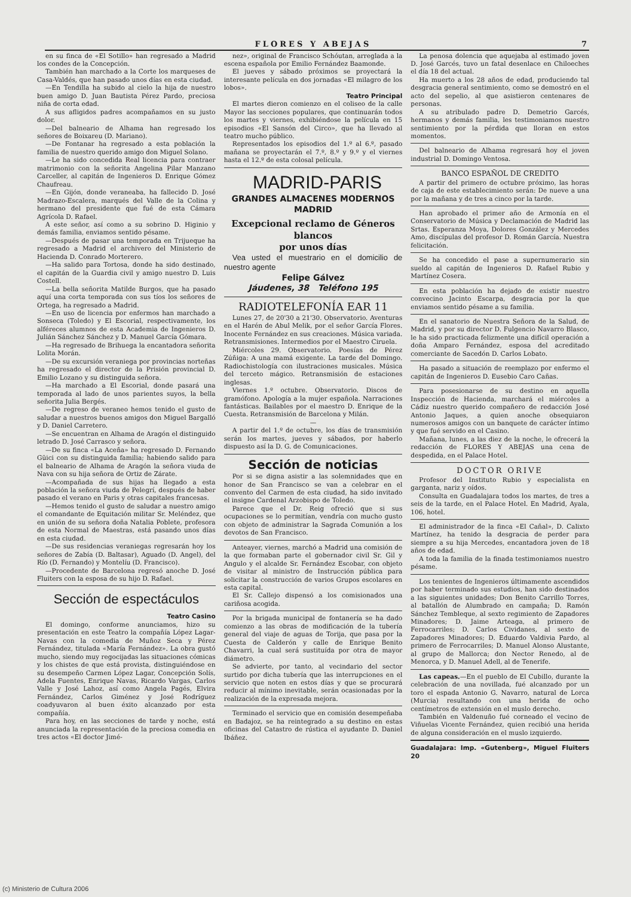FLORES Y ABEJAS 7
en su finca de «El Sotillo» han regresado a Madrid los condes de la Concepción.
También han marchado a la Corte los marqueses de Casa-Valdés, que han pasado unos días en esta ciudad.
—En Tendilla ha subido al cielo la hija de nuestro buen amigo D. Juan Bautista Pérez Pardo, preciosa niña de corta edad.
A sus afligidos padres acompañamos en su justo dolor.
—Del balneario de Alhama han regresado los señores de Boixareu (D. Mariano).
—De Fontanar ha regresado a esta población la familia de nuestro querido amigo don Miguel Solano.
—Le ha sido concedida Real licencia para contraer matrimonio con la señorita Angelina Pilar Manzano Carceller, al capitán de Ingenieros D. Enrique Gómez Chaufreau.
—En Gijón, donde veraneaba, ha fallecido D. José Madrazo-Escalera, marqués del Valle de la Colina y hermano del presidente que fué de esta Cámara Agrícola D. Rafael.
A este señor, así como a su sobrino D. Higinio y demás familia, enviamos sentido pésame.
—Después de pasar una temporada en Trijueque ha regresado a Madrid el archivero del Ministerio de Hacienda D. Conrado Morterero.
—Ha salido para Tortosa, donde ha sido destinado, el capitán de la Guardia civil y amigo nuestro D. Luis Costell.
—La bella señorita Matilde Burgos, que ha pasado aquí una corta temporada con sus tíos los señores de Ortega, ha regresado a Madrid.
—En uso de licencia por enfermos han marchado a Sonseca (Toledo) y El Escorial, respectivamente, los alféreces alumnos de esta Academia de Ingenieros D. Julián Sánchez Sánchez y D. Manuel García Gómara.
—Ha regresado de Brihuega la encantadora señorita Lolita Morán.
—De su excursión veraniega por provincias norteñas ha regresado el director de la Prisión provincial D. Emilio Lozano y su distinguida señora.
—Ha marchado a El Escorial, donde pasará una temporada al lado de unos parientes suyos, la bella señorita Julia Bergés.
—De regreso de veraneo hemos tenido el gusto de saludar a nuestros buenos amigos don Miguel Bargalló y D. Daniel Carretero.
—Se encuentran en Alhama de Aragón el distinguido letrado D. José Carrasco y señora.
—De su finca «La Aceña» ha regresado D. Fernando Güici con su distinguida familia; habiendo salido para el balneario de Alhama de Aragón la señora viuda de Nava con su hija señora de Ortiz de Zárate.
—Acompañada de sus hijas ha llegado a esta población la señora viuda de Pelegrí, después de haber pasado el verano en Paris y otras capitales francesas.
—Hemos tenido el gusto de saludar a nuestro amigo el comandante de Equitación militar Sr. Meléndez, que en unión de su señora doña Natalia Poblete, profesora de esta Normal de Maestras, está pasando unos días en esta ciudad.
—De sus residencias veraniegas regresarán hoy los señores de Zabía (D. Baltasar), Aguado (D. Angel), del Río (D. Fernando) y Montelíu (D. Francisco).
—Procedente de Barcelona regresó anoche D. José Fluiters con la esposa de su hijo D. Rafael.
Sección de espectáculos
Teatro Casino
El domingo, conforme anunciamos, hizo su presentación en este Teatro la compañía López Lagar-Navas con la comedia de Muñoz Seca y Pérez Fernández, titulada «María Fernández». La obra gustó mucho, siendo muy regocijadas las situaciones cómicas y los chistes de que está provista, distinguiéndose en su desempeño Carmen López Lagar, Concepción Solís, Adela Fuentes, Enrique Navas, Ricardo Vargas, Carlos Valle y José Lahoz, así como Angela Pagés, Elvira Fernández, Carlos Giménez y José Rodríguez coadyuvaron al buen éxito alcanzado por esta compañía.
Para hoy, en las secciones de tarde y noche, está anunciada la representación de la preciosa comedia en tres actos «El doctor Jimé-
nez», original de Francisco Schóutan, arreglada a la escena española por Emilio Fernández Baamonde.
El jueves y sábado próximos se proyectará la interesante película en dos jornadas «El milagro de los lobos».
Teatro Principal
El martes dieron comienzo en el coliseo de la calle Mayor las secciones populares, que continuarán todos los martes y viernes, exhibiéndose la película en 15 episodios «El Sansón del Circo», que ha llevado al teatro mucho público.
Representados los episodios del 1.º al 6.º, pasado mañana se proyectarán el 7.º, 8.º y 9.º y el viernes hasta el 12.º de esta colosal película.
MADRID-PARIS
GRANDES ALMACENES MODERNOS
MADRID
Excepcional reclamo de Géneros blancos
por unos días
Vea usted el muestrario en el domicilio de nuestro agente
Felipe Gálvez
Jáudenes, 38 Teléfono 195
RADIOTELEFONÍA EAR 11
Lunes 27, de 20'30 a 21'30. Observatorio. Aventuras en el Harén de Abul Melik, por el señor García Flores. Inocente Fernández en sus creaciones. Música variada. Retransmisiones. Intermedios por el Maestro Ciruela.
Miércoles 29. Observatorio. Poesías de Pérez Zúñiga: A una mamá exigente. La tarde del Domingo. Radiochistología con ilustraciones musicales. Música del terceto mágico. Retransmisión de estaciones inglesas.
Viernes 1.º octubre. Observatorio. Discos de gramófono. Apología a la mujer española. Narraciones fantásticas. Bailables por el maestro D. Enrique de la Cuesta. Retransmisión de Barcelona y Milán.
—
A partir del 1.º de octubre, los días de transmisión serán los martes, jueves y sábados, por haberlo dispuesto así la D. G. de Comunicaciones.
Sección de noticias
Por si se digna asistir a las solemnidades que en honor de San Francisco se van a celebrar en el convento del Carmen de esta ciudad, ha sido invitado el insigne Cardenal Arzobispo de Toledo.
Parece que el Dr. Reig ofreció que si sus ocupaciones se lo permitían, vendría con mucho gusto con objeto de administrar la Sagrada Comunión a los devotos de San Francisco.
Anteayer, viernes, marchó a Madrid una comisión de la que formaban parte el gobernador civil Sr. Gil y Angulo y el alcalde Sr. Fernández Escobar, con objeto de visitar al ministro de Instrucción pública para solicitar la construcción de varios Grupos escolares en esta capital.
El Sr. Callejo dispensó a los comisionados una cariñosa acogida.
Por la brigada municipal de fontanería se ha dado comienzo a las obras de modificación de la tubería general del viaje de aguas de Torija, que pasa por la Cuesta de Calderón y calle de Enrique Benito Chavarri, la cual será sustituída por otra de mayor diámetro.
Se advierte, por tanto, al vecindario del sector surtido por dicha tubería que las interrupciones en el servicio que noten en estos días y que se procurará reducir al mínimo inevitable, serán ocasionadas por la realización de la expresada mejora.
Terminado el servicio que en comisión desempeñaba en Badajoz, se ha reintegrado a su destino en estas oficinas del Catastro de rústica el ayudante D. Daniel Ibáñez.
La penosa dolencia que aquejaba al estimado joven D. José Garcés, tuvo un fatal desenlace en Chiloeches el día 18 del actual.
Ha muerto a los 28 años de edad, produciendo tal desgracia general sentimiento, como se demostró en el acto del sepelio, al que asistieron centenares de personas.
A su atribulado padre D. Demetrio Garcés, hermanos y demás familia, les testimoniamos nuestro sentimiento por la pérdida que lloran en estos momentos.
Del balneario de Alhama regresará hoy el joven industrial D. Domingo Ventosa.
BANCO ESPAÑOL DE CREDITO
A partir del primero de octubre próximo, las horas de caja de este establecimiento serán: De nueve a una por la mañana y de tres a cinco por la tarde.
Han aprobado el primer año de Armonía en el Conservatorio de Música y Declamación de Madrid las Srtas. Esperanza Moya, Dolores González y Mercedes Amo, discípulas del profesor D. Román García. Nuestra felicitación.
Se ha concedido el pase a supernumerario sin sueldo al capitán de Ingenieros D. Rafael Rubio y Martínez Cosera.
En esta población ha dejado de existir nuestro convecino Jacinto Escarpa, desgracia por la que enviamos sentido pésame a su familia.
En el sanatorio de Nuestra Señora de la Salud, de Madrid, y por su director D. Fulgencio Navarro Blasco, le ha sido practicada felizmente una difícil operación a doña Amparo Fernández, esposa del acreditado comerciante de Sacedón D. Carlos Lobato.
Ha pasado a situación de reemplazo por enfermo el capitán de Ingenieros D. Eusebio Caro Cañas.
Para posesionarse de su destino en aquella Inspección de Hacienda, marchará el miércoles a Cádiz nuestro querido compañero de redacción José Antonio Jaques, a quien anoche obsequiaron numerosos amigos con un banquete de carácter íntimo y que fué servido en el Casino.
Mañana, lunes, a las diez de la noche, le ofrecerá la redacción de FLORES Y ABEJAS una cena de despedida, en el Palace Hotel.
DOCTOR ORIVE
Profesor del Instituto Rubio y especialista en garganta, nariz y oídos.
Consulta en Guadalajara todos los martes, de tres a seis de la tarde, en el Palace Hotel. En Madrid, Ayala, 106, hotel.
El administrador de la finca «El Cañal», D. Calixto Martínez, ha tenido la desgracia de perder para siempre a su hija Mercedes, encantadora joven de 18 años de edad.
A toda la familia de la finada testimoniamos nuestro pésame.
Los tenientes de Ingenieros últimamente ascendidos por haber terminado sus estudios, han sido destinados a las siguientes unidades; Don Benito Carrillo Torres, al batallón de Alumbrado en campaña; D. Ramón Sánchez Tembleque, al sexto regimiento de Zapadores Minadores; D. Jaime Arteaga, al primero de Ferrocarriles; D. Carlos Cividanes, al sexto de Zapadores Minadores; D. Eduardo Valdivia Pardo, al primero de Ferrocarriles; D. Manuel Alonso Alustante, al grupo de Mallorca; don Nector Renedo, al de Menorca, y D. Manuel Adell, al de Tenerife.
Las capeas.—En el pueblo de El Cubillo, durante la celebración de una novillada, fué alcanzado por un toro el espada Antonio G. Navarro, natural de Lorca (Murcia) resultando con una herida de ocho centímetros de extensión en el muslo derecho.
También en Valdenuño fué corneado el vecino de Viñuelas Vicente Fernández, quien recibió una herida de alguna consideración en el muslo izquierdo.
Guadalajara: Imp. «Gutenberg», Miguel Fluiters 20
(c) Ministerio de Cultura 2006